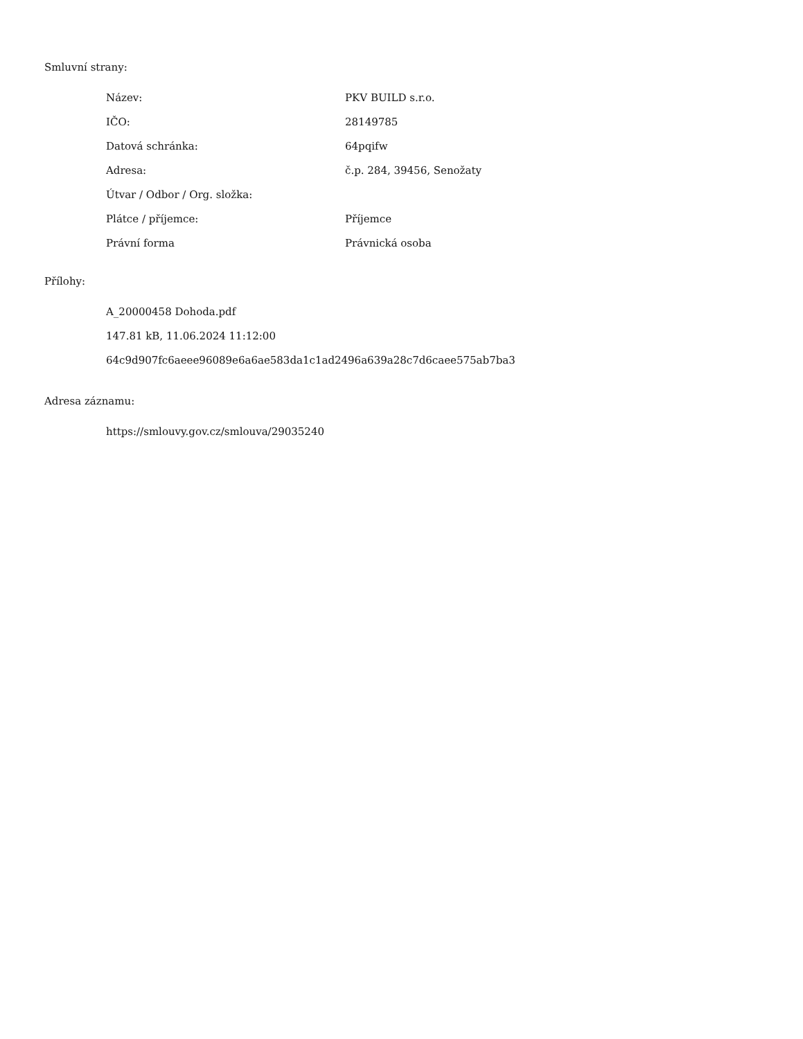Smluvní strany:
| Název: | PKV BUILD s.r.o. |
| IČO: | 28149785 |
| Datová schránka: | 64pqifw |
| Adresa: | č.p. 284, 39456, Senožaty |
| Útvar / Odbor / Org. složka: | |
| Plátce / příjemce: | Příjemce |
| Právní forma | Právnická osoba |
Přílohy:
A_20000458 Dohoda.pdf
147.81 kB, 11.06.2024 11:12:00
64c9d907fc6aeee96089e6a6ae583da1c1ad2496a639a28c7d6caee575ab7ba3
Adresa záznamu:
https://smlouvy.gov.cz/smlouva/29035240